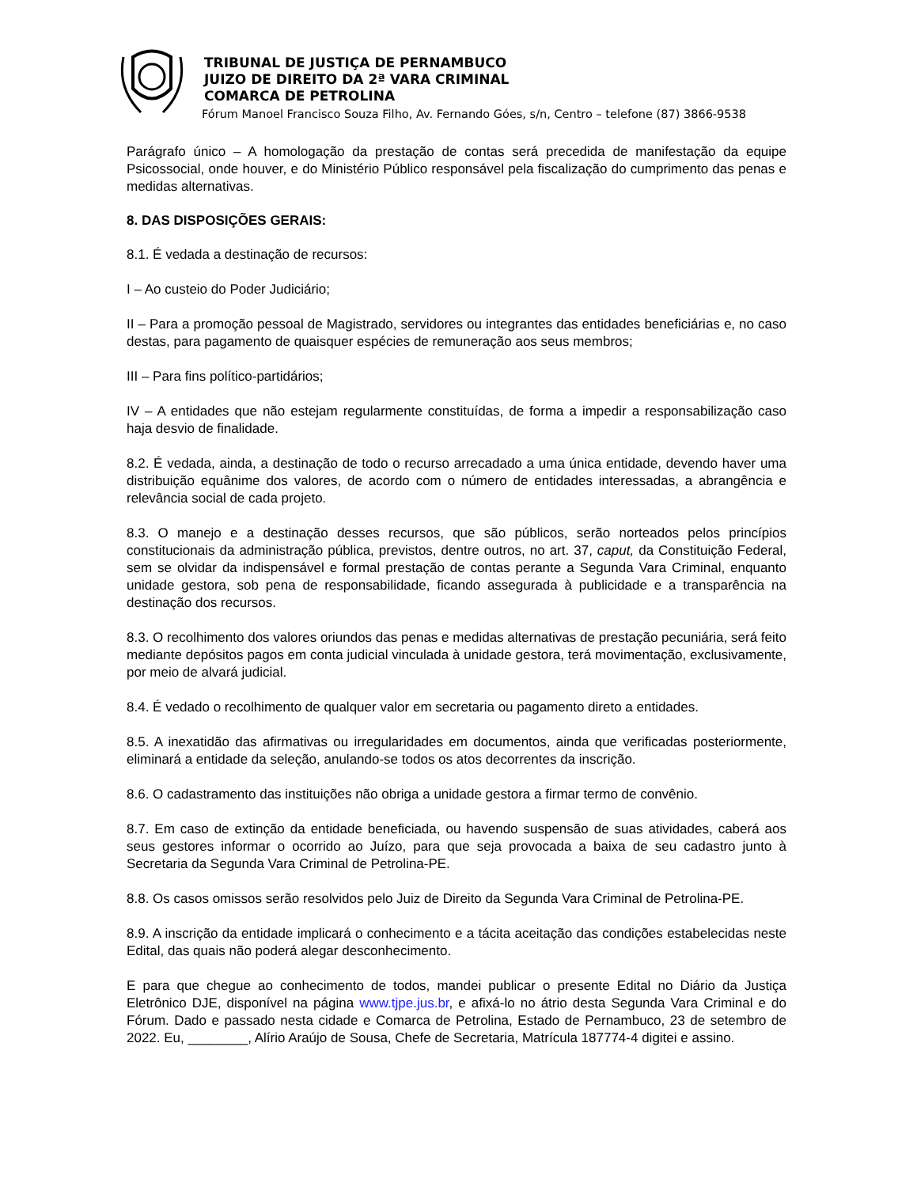TRIBUNAL DE JUSTIÇA DE PERNAMBUCO
JUIZO DE DIREITO DA 2ª VARA CRIMINAL
COMARCA DE PETROLINA
Fórum Manoel Francisco Souza Filho, Av. Fernando Góes, s/n, Centro – telefone (87) 3866-9538
Parágrafo único – A homologação da prestação de contas será precedida de manifestação da equipe Psicossocial, onde houver, e do Ministério Público responsável pela fiscalização do cumprimento das penas e medidas alternativas.
8. DAS DISPOSIÇÕES GERAIS:
8.1. É vedada a destinação de recursos:
I – Ao custeio do Poder Judiciário;
II – Para a promoção pessoal de Magistrado, servidores ou integrantes das entidades beneficiárias e, no caso destas, para pagamento de quaisquer espécies de remuneração aos seus membros;
III – Para fins político-partidários;
IV – A entidades que não estejam regularmente constituídas, de forma a impedir a responsabilização caso haja desvio de finalidade.
8.2. É vedada, ainda, a destinação de todo o recurso arrecadado a uma única entidade, devendo haver uma distribuição equânime dos valores, de acordo com o número de entidades interessadas, a abrangência e relevância social de cada projeto.
8.3. O manejo e a destinação desses recursos, que são públicos, serão norteados pelos princípios constitucionais da administração pública, previstos, dentre outros, no art. 37, caput, da Constituição Federal, sem se olvidar da indispensável e formal prestação de contas perante a Segunda Vara Criminal, enquanto unidade gestora, sob pena de responsabilidade, ficando assegurada à publicidade e a transparência na destinação dos recursos.
8.3. O recolhimento dos valores oriundos das penas e medidas alternativas de prestação pecuniária, será feito mediante depósitos pagos em conta judicial vinculada à unidade gestora, terá movimentação, exclusivamente, por meio de alvará judicial.
8.4. É vedado o recolhimento de qualquer valor em secretaria ou pagamento direto a entidades.
8.5. A inexatidão das afirmativas ou irregularidades em documentos, ainda que verificadas posteriormente, eliminará a entidade da seleção, anulando-se todos os atos decorrentes da inscrição.
8.6. O cadastramento das instituições não obriga a unidade gestora a firmar termo de convênio.
8.7. Em caso de extinção da entidade beneficiada, ou havendo suspensão de suas atividades, caberá aos seus gestores informar o ocorrido ao Juízo, para que seja provocada a baixa de seu cadastro junto à Secretaria da Segunda Vara Criminal de Petrolina-PE.
8.8. Os casos omissos serão resolvidos pelo Juiz de Direito da Segunda Vara Criminal de Petrolina-PE.
8.9. A inscrição da entidade implicará o conhecimento e a tácita aceitação das condições estabelecidas neste Edital, das quais não poderá alegar desconhecimento.
E para que chegue ao conhecimento de todos, mandei publicar o presente Edital no Diário da Justiça Eletrônico DJE, disponível na página www.tjpe.jus.br, e afixá-lo no átrio desta Segunda Vara Criminal e do Fórum. Dado e passado nesta cidade e Comarca de Petrolina, Estado de Pernambuco, 23 de setembro de 2022. Eu, ________, Alírio Araújo de Sousa, Chefe de Secretaria, Matrícula 187774-4 digitei e assino.